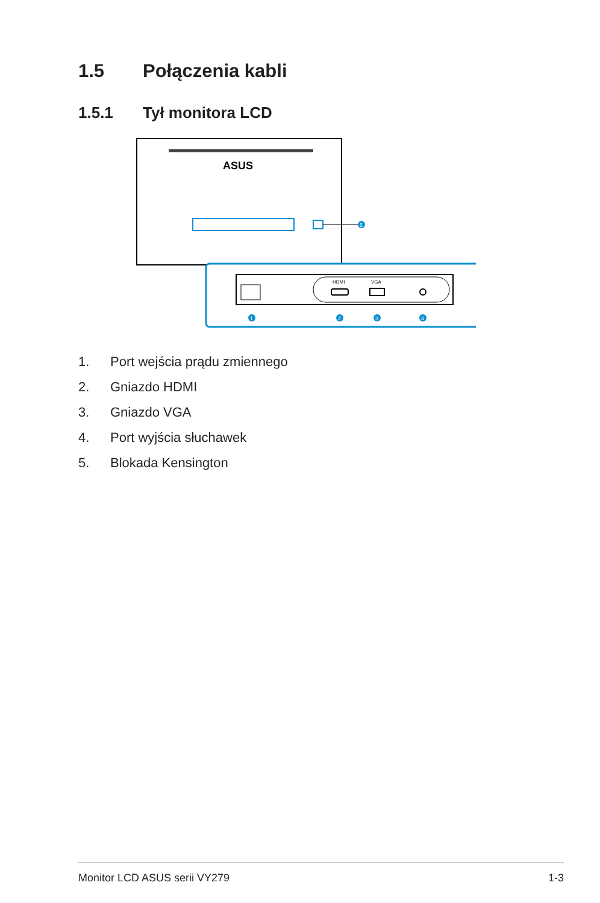1.5 Połączenia kabli
1.5.1 Tył monitora LCD
ASUS
5
HDMI
VGA
1
2
3
4
1. Port wejścia prądu zmiennego
2. Gniazdo HDMI
3. Gniazdo VGA
4. Port wyjścia słuchawek
5. Blokada Kensington
Monitor LCD ASUS serii VY279 1-3